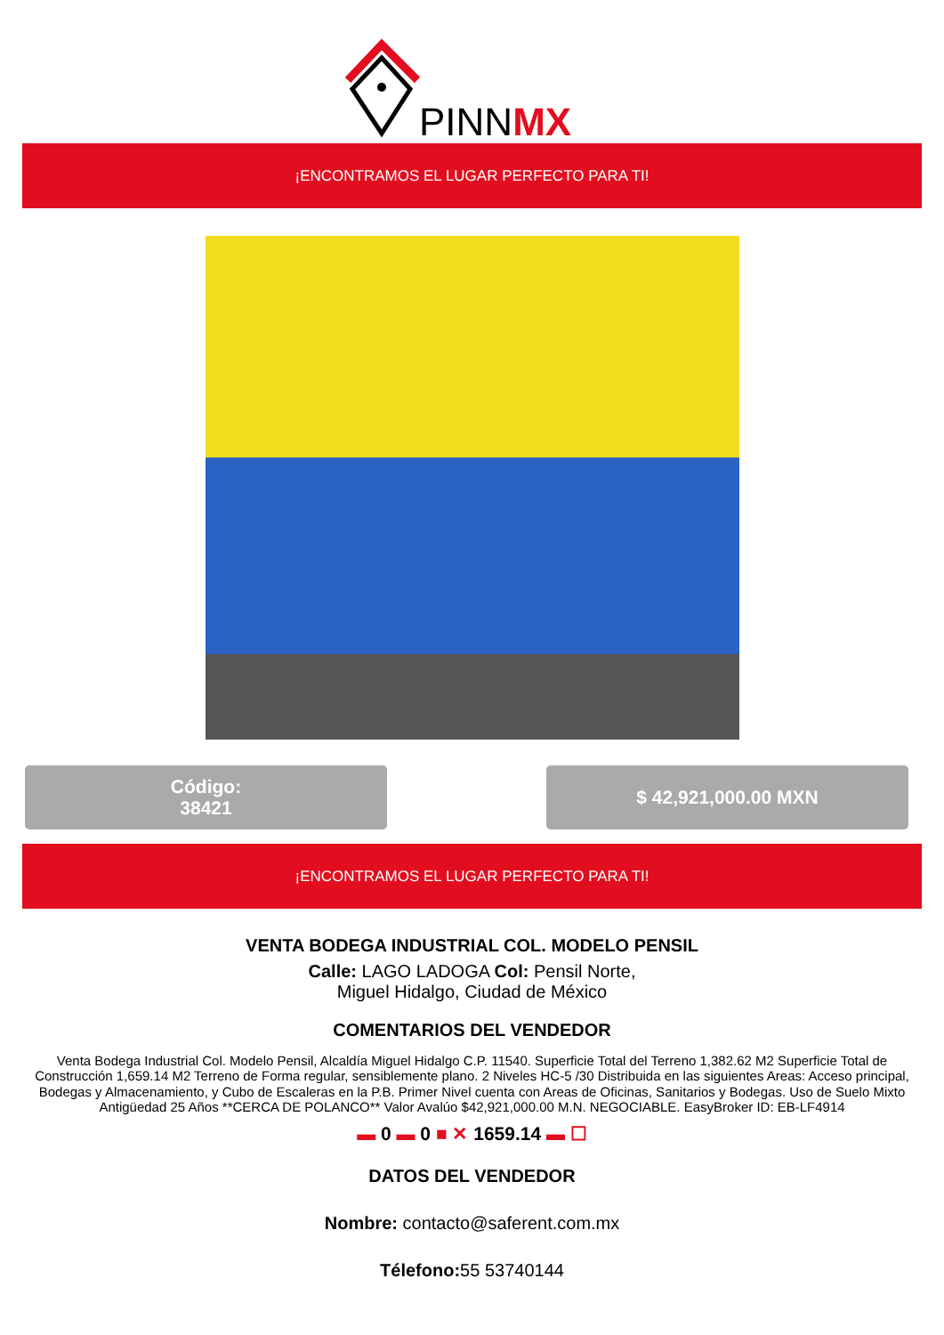PINNMX
¡ENCONTRAMOS EL LUGAR PERFECTO PARA TI!
Código:
38421
$ 42,921,000.00 MXN
¡ENCONTRAMOS EL LUGAR PERFECTO PARA TI!
VENTA BODEGA INDUSTRIAL COL. MODELO PENSIL
Calle: LAGO LADOGA Col: Pensil Norte,
Miguel Hidalgo, Ciudad de México
COMENTARIOS DEL VENDEDOR
Venta Bodega Industrial Col. Modelo Pensil, Alcaldía Miguel Hidalgo C.P. 11540. Superficie Total del Terreno 1,382.62 M2 Superficie Total de Construcción 1,659.14 M2 Terreno de Forma regular, sensiblemente plano. 2 Niveles HC-5 /30 Distribuida en las siguientes Areas: Acceso principal, Bodegas y Almacenamiento, y Cubo de Escaleras en la P.B. Primer Nivel cuenta con Areas de Oficinas, Sanitarios y Bodegas. Uso de Suelo Mixto Antigüedad 25 Años **CERCA DE POLANCO** Valor Avalúo $42,921,000.00 M.N. NEGOCIABLE. EasyBroker ID: EB-LF4914
▬ 0 ▬ 0 ■ ✕ 1659.14 ▬ ☐
DATOS DEL VENDEDOR
Nombre: contacto@saferent.com.mx
Télefono: 55 53740144